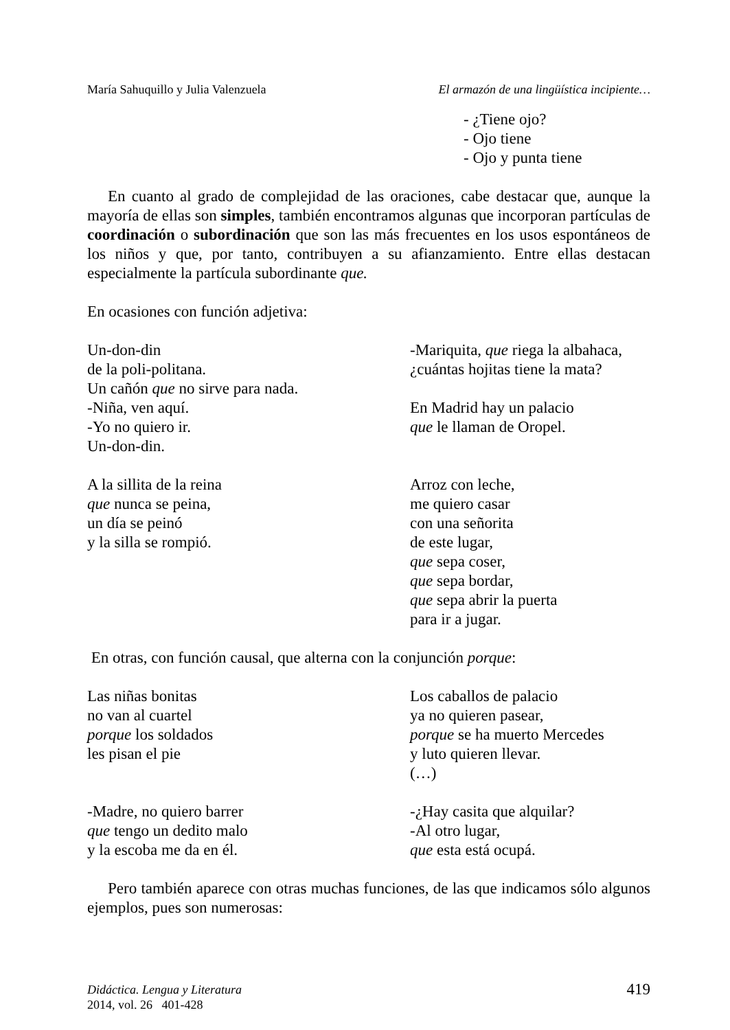María Sahuquillo y Julia Valenzuela El armazón de una lingüística incipiente…
- ¿Tiene ojo?
- Ojo tiene
- Ojo y punta tiene
En cuanto al grado de complejidad de las oraciones, cabe destacar que, aunque la mayoría de ellas son simples, también encontramos algunas que incorporan partículas de coordinación o subordinación que son las más frecuentes en los usos espontáneos de los niños y que, por tanto, contribuyen a su afianzamiento. Entre ellas destacan especialmente la partícula subordinante que.
En ocasiones con función adjetiva:
Un-don-din
de la poli-politana.
Un cañón que no sirve para nada.
-Niña, ven aquí.
-Yo no quiero ir.
Un-don-din.
A la sillita de la reina
que nunca se peina,
un día se peinó
y la silla se rompió.
-Mariquita, que riega la albahaca,
¿cuántas hojitas tiene la mata?
En Madrid hay un palacio
que le llaman de Oropel.
Arroz con leche,
me quiero casar
con una señorita
de este lugar,
que sepa coser,
que sepa bordar,
que sepa abrir la puerta
para ir a jugar.
En otras, con función causal, que alterna con la conjunción porque:
Las niñas bonitas
no van al cuartel
porque los soldados
les pisan el pie
-Madre, no quiero barrer
que tengo un dedito malo
y la escoba me da en él.
Los caballos de palacio
ya no quieren pasear,
porque se ha muerto Mercedes
y luto quieren llevar.
(…)
-¿Hay casita que alquilar?
-Al otro lugar,
que esta está ocupá.
Pero también aparece con otras muchas funciones, de las que indicamos sólo algunos ejemplos, pues son numerosas:
Didáctica. Lengua y Literatura
2014, vol. 26 401-428
419